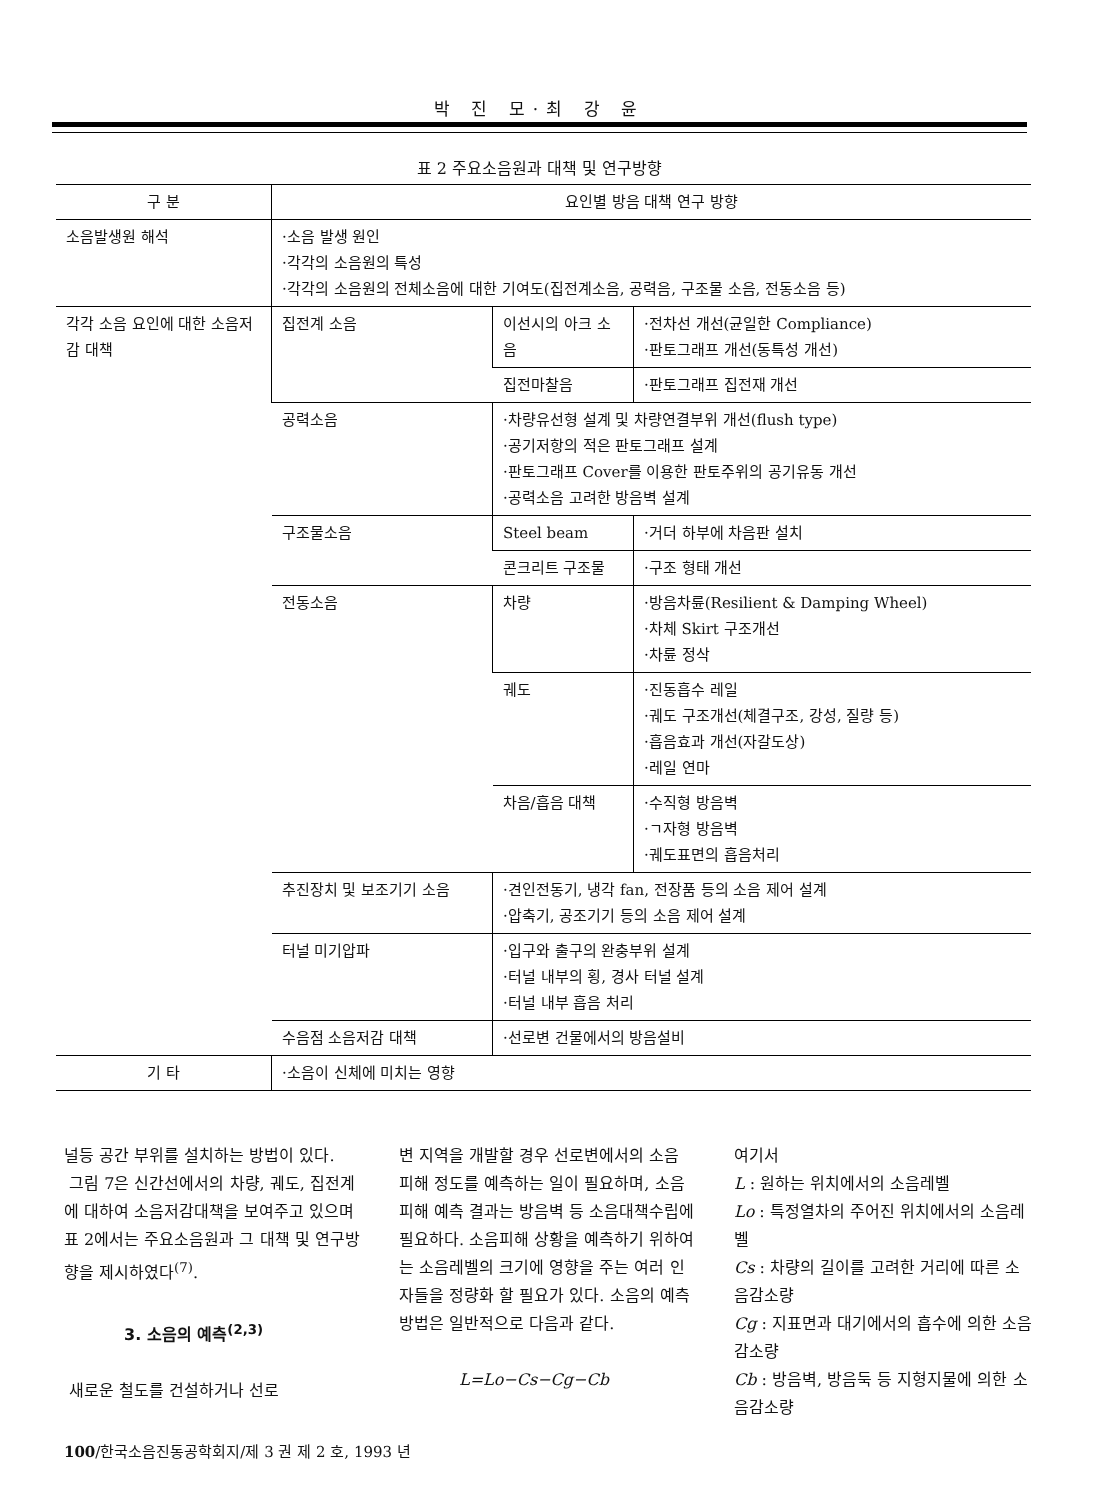박 진 모·최 강 윤
표 2 주요소음원과 대책 및 연구방향
| 구 분 | 요인별 방음 대책 연구 방향 | | |
| --- | --- | --- | --- |
| 소음발생원 해석 | ·소음 발생 원인 ·각각의 소음원의 특성 ·각각의 소음원의 전체소음에 대한 기여도(집전계소음, 공력음, 구조물 소음, 전동소음 등) | | |
| 각각 소음 요인에 대한 소음저감 대책 | 집전계 소음 | 이선시의 아크 소음 | ·전차선 개선(균일한 Compliance) ·판토그래프 개선(동특성 개선) |
| | | 집전마찰음 | ·판토그래프 집전재 개선 |
| | 공력소음 | ·차량유선형 설계 및 차량연결부위 개선(flush type) ·공기저항의 적은 판토그래프 설계 ·판토그래프 Cover를 이용한 판토주위의 공기유동 개선 ·공력소음 고려한 방음벽 설계 | |
| | 구조물소음 | Steel beam | ·거더 하부에 차음판 설치 |
| | | 콘크리트 구조물 | ·구조 형태 개선 |
| | 전동소음 | 차량 | ·방음차륜(Resilient & Damping Wheel) ·차체 Skirt 구조개선 ·차륜 정삭 |
| | | 궤도 | ·진동흡수 레일 ·궤도 구조개선(체결구조, 강성, 질량 등) ·흡음효과 개선(자갈도상) ·레일 연마 |
| | | 차음/흡음 대책 | ·수직형 방음벽 ·ㄱ자형 방음벽 ·궤도표면의 흡음처리 |
| | 추진장치 및 보조기기 소음 | ·견인전동기, 냉각 fan, 전장품 등의 소음 제어 설계 ·압축기, 공조기기 등의 소음 제어 설계 | |
| | 터널 미기압파 | ·입구와 출구의 완충부위 설계 ·터널 내부의 횡, 경사 터널 설계 ·터널 내부 흡음 처리 | |
| | 수음점 소음저감 대책 | ·선로변 건물에서의 방음설비 | |
| 기 타 | ·소음이 신체에 미치는 영향 | | |
널등 공간 부위를 설치하는 방법이 있다.
그림 7은 신간선에서의 차량, 궤도, 집전계에 대하여 소음저감대책을 보여주고 있으며 표 2에서는 주요소음원과 그 대책 및 연구방향을 제시하였다<sup>(7)</sup>.
3. 소음의 예측<sup>(2,3)</sup>
새로운 철도를 건설하거나 선로
변 지역을 개발할 경우 선로변에서의 소음 피해 정도를 예측하는 일이 필요하며, 소음피해 예측 결과는 방음벽 등 소음대책수립에 필요하다. 소음피해 상황을 예측하기 위하여는 소음레벨의 크기에 영향을 주는 여러 인자들을 정량화 할 필요가 있다. 소음의 예측방법은 일반적으로 다음과 같다.
L=Lo−Cs−Cg−Cb
여기서
L : 원하는 위치에서의 소음레벨
Lo : 특정열차의 주어진 위치에서의 소음레벨
Cs : 차량의 길이를 고려한 거리에 따른 소음감소량
Cg : 지표면과 대기에서의 흡수에 의한 소음감소량
Cb : 방음벽, 방음둑 등 지형지물에 의한 소음감소량
100/한국소음진동공학회지/제 3 권 제 2 호, 1993 년